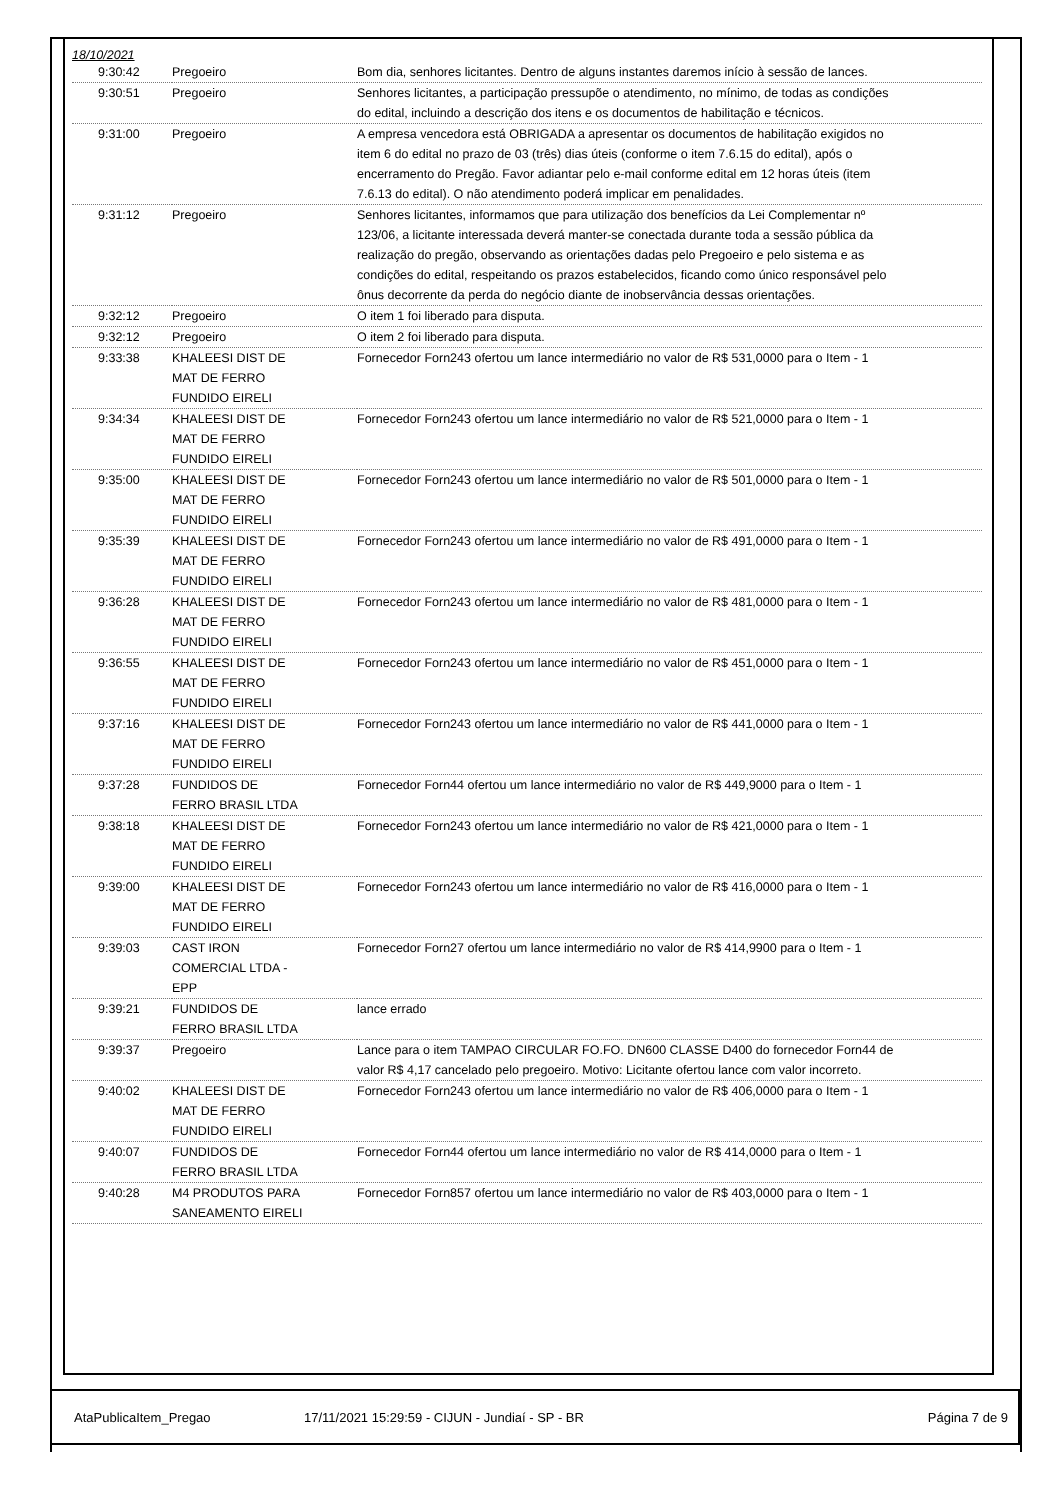18/10/2021
| 9:30:42 | Pregoeiro | Bom dia, senhores licitantes. Dentro de alguns instantes daremos início à sessão de lances. |
| 9:30:51 | Pregoeiro | Senhores licitantes, a participação pressupõe o atendimento, no mínimo, de todas as condições do edital, incluindo a descrição dos itens e os documentos de habilitação e técnicos. |
| 9:31:00 | Pregoeiro | A empresa vencedora está OBRIGADA a apresentar os documentos de habilitação exigidos no item 6 do edital no prazo de 03 (três) dias úteis (conforme o item 7.6.15 do edital), após o encerramento do Pregão. Favor adiantar pelo e-mail conforme edital em 12 horas úteis (item 7.6.13 do edital). O não atendimento poderá implicar em penalidades. |
| 9:31:12 | Pregoeiro | Senhores licitantes, informamos que para utilização dos benefícios da Lei Complementar nº 123/06, a licitante interessada deverá manter-se conectada durante toda a sessão pública da realização do pregão, observando as orientações dadas pelo Pregoeiro e pelo sistema e as condições do edital, respeitando os prazos estabelecidos, ficando como único responsável pelo ônus decorrente da perda do negócio diante de inobservância dessas orientações. |
| 9:32:12 | Pregoeiro | O item 1 foi liberado para disputa. |
| 9:32:12 | Pregoeiro | O item 2 foi liberado para disputa. |
| 9:33:38 | KHALEESI DIST DE MAT DE FERRO FUNDIDO EIRELI | Fornecedor Forn243 ofertou um lance intermediário no valor de R$ 531,0000 para o Item - 1 |
| 9:34:34 | KHALEESI DIST DE MAT DE FERRO FUNDIDO EIRELI | Fornecedor Forn243 ofertou um lance intermediário no valor de R$ 521,0000 para o Item - 1 |
| 9:35:00 | KHALEESI DIST DE MAT DE FERRO FUNDIDO EIRELI | Fornecedor Forn243 ofertou um lance intermediário no valor de R$ 501,0000 para o Item - 1 |
| 9:35:39 | KHALEESI DIST DE MAT DE FERRO FUNDIDO EIRELI | Fornecedor Forn243 ofertou um lance intermediário no valor de R$ 491,0000 para o Item - 1 |
| 9:36:28 | KHALEESI DIST DE MAT DE FERRO FUNDIDO EIRELI | Fornecedor Forn243 ofertou um lance intermediário no valor de R$ 481,0000 para o Item - 1 |
| 9:36:55 | KHALEESI DIST DE MAT DE FERRO FUNDIDO EIRELI | Fornecedor Forn243 ofertou um lance intermediário no valor de R$ 451,0000 para o Item - 1 |
| 9:37:16 | KHALEESI DIST DE MAT DE FERRO FUNDIDO EIRELI | Fornecedor Forn243 ofertou um lance intermediário no valor de R$ 441,0000 para o Item - 1 |
| 9:37:28 | FUNDIDOS DE FERRO BRASIL LTDA | Fornecedor Forn44 ofertou um lance intermediário no valor de R$ 449,9000 para o Item - 1 |
| 9:38:18 | KHALEESI DIST DE MAT DE FERRO FUNDIDO EIRELI | Fornecedor Forn243 ofertou um lance intermediário no valor de R$ 421,0000 para o Item - 1 |
| 9:39:00 | KHALEESI DIST DE MAT DE FERRO FUNDIDO EIRELI | Fornecedor Forn243 ofertou um lance intermediário no valor de R$ 416,0000 para o Item - 1 |
| 9:39:03 | CAST IRON COMERCIAL LTDA - EPP | Fornecedor Forn27 ofertou um lance intermediário no valor de R$ 414,9900 para o Item - 1 |
| 9:39:21 | FUNDIDOS DE FERRO BRASIL LTDA | lance errado |
| 9:39:37 | Pregoeiro | Lance para o item TAMPAO CIRCULAR FO.FO. DN600 CLASSE D400 do fornecedor Forn44 de valor R$ 4,17 cancelado pelo pregoeiro. Motivo: Licitante ofertou lance com valor incorreto. |
| 9:40:02 | KHALEESI DIST DE MAT DE FERRO FUNDIDO EIRELI | Fornecedor Forn243 ofertou um lance intermediário no valor de R$ 406,0000 para o Item - 1 |
| 9:40:07 | FUNDIDOS DE FERRO BRASIL LTDA | Fornecedor Forn44 ofertou um lance intermediário no valor de R$ 414,0000 para o Item - 1 |
| 9:40:28 | M4 PRODUTOS PARA SANEAMENTO EIRELI | Fornecedor Forn857 ofertou um lance intermediário no valor de R$ 403,0000 para o Item - 1 |
AtaPublicaItem_Pregao 17/11/2021 15:29:59 - CIJUN - Jundiaí - SP - BR Página 7 de 9